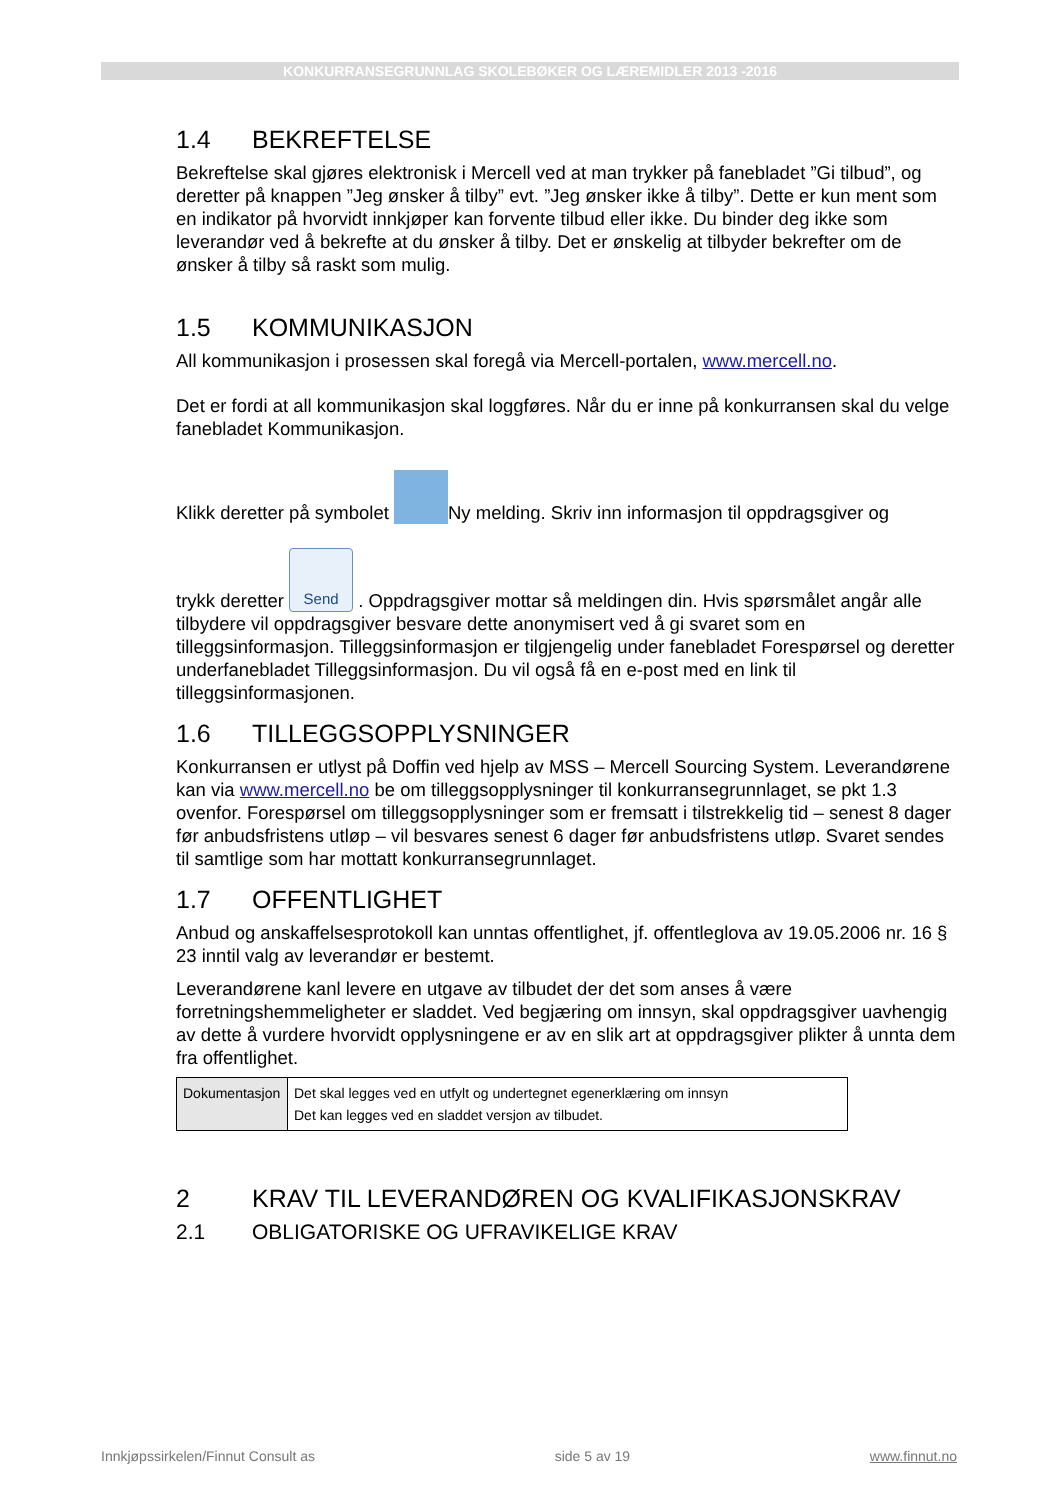KONKURRANSEGRUNNLAG SKOLEBØKER OG LÆREMIDLER 2013 -2016
1.4 BEKREFTELSE
Bekreftelse skal gjøres elektronisk i Mercell ved at man trykker på fanebladet ”Gi tilbud”, og deretter på knappen ”Jeg ønsker å tilby” evt. ”Jeg ønsker ikke å tilby”. Dette er kun ment som en indikator på hvorvidt innkjøper kan forvente tilbud eller ikke. Du binder deg ikke som leverandør ved å bekrefte at du ønsker å tilby. Det er ønskelig at tilbyder bekrefter om de ønsker å tilby så raskt som mulig.
1.5 KOMMUNIKASJON
All kommunikasjon i prosessen skal foregå via Mercell-portalen, www.mercell.no.
Det er fordi at all kommunikasjon skal loggføres. Når du er inne på konkurransen skal du velge fanebladet Kommunikasjon.
Klikk deretter på symbolet Ny melding. Skriv inn informasjon til oppdragsgiver og
trykk deretter Send . Oppdragsgiver mottar så meldingen din. Hvis spørsmålet angår alle tilbydere vil oppdragsgiver besvare dette anonymisert ved å gi svaret som en tilleggsinformasjon. Tilleggsinformasjon er tilgjengelig under fanebladet Forespørsel og deretter underfanebladet Tilleggsinformasjon. Du vil også få en e-post med en link til tilleggsinformasjonen.
1.6 TILLEGGSOPPLYSNINGER
Konkurransen er utlyst på Doffin ved hjelp av MSS – Mercell Sourcing System. Leverandørene kan via www.mercell.no be om tilleggsopplysninger til konkurransegrunnlaget, se pkt 1.3 ovenfor. Forespørsel om tilleggsopplysninger som er fremsatt i tilstrekkelig tid – senest 8 dager før anbudsfristens utløp – vil besvares senest 6 dager før anbudsfristens utløp. Svaret sendes til samtlige som har mottatt konkurransegrunnlaget.
1.7 OFFENTLIGHET
Anbud og anskaffelsesprotokoll kan unntas offentlighet, jf. offentleglova av 19.05.2006 nr. 16 § 23 inntil valg av leverandør er bestemt.
Leverandørene kanl levere en utgave av tilbudet der det som anses å være forretningshemmeligheter er sladdet. Ved begjæring om innsyn, skal oppdragsgiver uavhengig av dette å vurdere hvorvidt opplysningene er av en slik art at oppdragsgiver plikter å unnta dem fra offentlighet.
| Dokumentasjon | Det skal legges ved en utfylt og undertegnet egenerklæring om innsyn Det kan legges ved en sladdet versjon av tilbudet. |
2 KRAV TIL LEVERANDØREN OG KVALIFIKASJONSKRAV
2.1 OBLIGATORISKE OG UFRAVIKELIGE KRAV
Innkjøpssirkelen/Finnut Consult as side 5 av 19 www.finnut.no